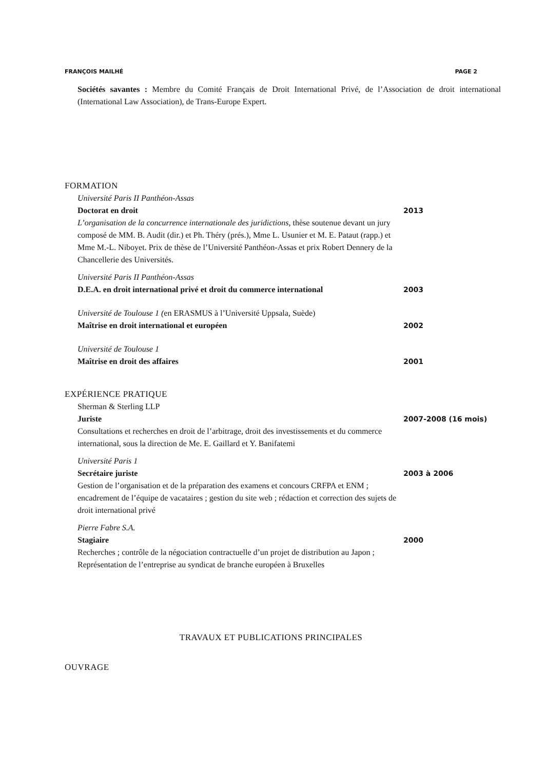FRANÇOIS MAILHÉ PAGE 2
Sociétés savantes : Membre du Comité Français de Droit International Privé, de l’Association de droit international (International Law Association), de Trans-Europe Expert.
FORMATION
Université Paris II Panthéon-Assas
Doctorat en droit
L’organisation de la concurrence internationale des juridictions, thèse soutenue devant un jury composé de MM. B. Audit (dir.) et Ph. Théry (prés.), Mme L. Usunier et M. E. Pataut (rapp.) et Mme M.-L. Niboyet. Prix de thèse de l’Université Panthéon-Assas et prix Robert Dennery de la Chancellerie des Universités.
2013
Université Paris II Panthéon-Assas
D.E.A. en droit international privé et droit du commerce international
2003
Université de Toulouse 1 (en ERASMUS à l’Université Uppsala, Suède)
Maîtrise en droit international et européen
2002
Université de Toulouse 1
Maîtrise en droit des affaires
2001
EXPÉRIENCE PRATIQUE
Sherman & Sterling LLP
Juriste
Consultations et recherches en droit de l’arbitrage, droit des investissements et du commerce international, sous la direction de Me. E. Gaillard et Y. Banifatemi
2007-2008 (16 mois)
Université Paris 1
Secrétaire juriste
Gestion de l’organisation et de la préparation des examens et concours CRFPA et ENM ; encadrement de l’équipe de vacataires ; gestion du site web ; rédaction et correction des sujets de droit international privé
2003 à 2006
Pierre Fabre S.A.
Stagiaire
Recherches ; contrôle de la négociation contractuelle d’un projet de distribution au Japon ; Représentation de l’entreprise au syndicat de branche européen à Bruxelles
2000
TRAVAUX ET PUBLICATIONS PRINCIPALES
OUVRAGE